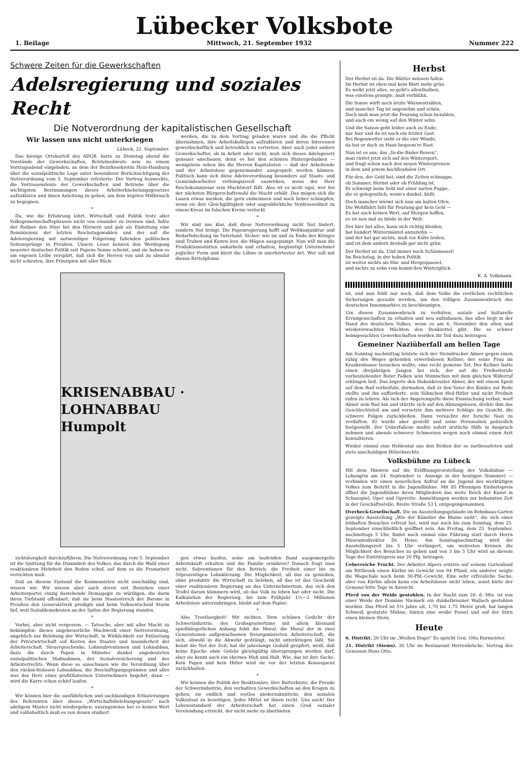Lübecker Volksbote
1. Beilage Mittwoch, 21. September 1932 Nummer 222
Schwere Zeiten für die Gewerkschaften
Adelsregierung und soziales Recht
Die Notverordnung der kapitalistischen Gesellschaft
Wir lassen uns nicht unterkriegen
Lübeck, 21. September.
Das hiesige Ortskartell des ADGB. hatte zu Dienstag abend die Vorstände der Gewerkschaften, Betriebsobleute usw. zu einem Vortragsabend eingeladen, an dem der Bezirkssekretär Hein-Hamburg über die sozialpolitische Lage unter besonderer Berücksichtigung der Notverordnung vom 5. September referierte: Der Vortrag bezweckte, die Vertrauensleute der Gewerkschaften und Betriebe über die wichtigsten Bestimmungen dieses Arbeiterknebelungsgesetzes aufzuklären und ihnen Anleitung zu geben, um dem ärgsten Mißbrauch zu begegnen.
*
Da, wie die Erfahrung lehrt, Wirtschaft und Politik trotz aller Volksgemeinschaftsphrasen nicht von einander zu trennen sind, faßte der Redner den Stier bei den Hörnern und gab als Einleitung eine Reminiszenz der letzten Reichstagswahlen und der auf die Adelsregierung mit notwendiger Folgerung fußenden politischen Seitensprünge in Preußen. Unsere Leser kennen den Werdegang neuester deutscher Politik seit Papens Sonne scheint, und sie haben es am eigenen Leibe verspürt, daß sich die Herren von und zu absolut nicht scheuten, ihre Prinzipien mit aller Rück-
werden, die zu dem Vortrag geladen waren und die die Pflicht übernahmen, ihre Arbeitskollegen aufzuklären und deren Interessen gewerkschaftlich und betrieblich zu vertreten. Aber auch jeder andere Gewerkschafter, ob in Arbeit oder nicht, muß sich dieses Adelsgesetz genauer anschauen, denn es hat den schönen Hintergedanken — wenigstens sehen ihn die Herren Kapitalisten — daß der Arbeitende und der Arbeitslose gegeneinander ausgespielt werden können. Politisch kann sich diese Adelsverordnung besonders auf Staats- und Gemeindearbeiter verhängnisvoll auswirken, wenn der Herr Reichskommissar sein Machtwort fällt. Also ist es nicht egal, wer bei der nächsten Bürgerschaftswahl die Macht erhält. Das mögen sich die Lauen etwas merken, die gern einheimsen und noch lieber schimpfen, wenn sie ihre Gleichgültigkeit oder augenblickliche Verdrossenheit zu einem Kreuz im falschen Kreise verlockt.
*
Wir sind uns klar, daß diese Notverordnung nicht Not lindert, sondern Not bringt. Die Papenregierung hofft auf Weltkonjunktur und Bedarfsdeckung im Vaterland. Sicher: wie im und zu Ende des Krieges sind Truhen und Kisten leer, die Mägen ausgepumpt. Nun will man die Produktionsstätten ankurbeln und erhalten, begünstigt Unternehmer jeglicher Form und kürzt die Löhne in unerhörtester Art. Wer soll mit diesen Bettelpfenni-
KRISENABBAU · LOHNABBAU
Humpolt
sichtslosigkeit durchzuführen. Die Notverordnung vom 5. September ist die Quittung für die Dummheit des Volkes, das durch die Wahl einer reaktionären Mehrheit den Boden schuf, auf dem es die Fronarbeit verrichten muß.
Daß an diesem Zustand die Kommunisten nicht unschuldig sind, wissen wir. Wir wissen aber auch deren seit Bestehen einer Arbeiterpartei einzig dastehende Demagogie zu würdigen, die darin ihren Tiefstand offenbart, daß sie beim Staatsstreich der Barone in Preußen den Generalstreik predigte und beim Volksentscheid Sturm lief, weil Sozialdemokraten an der Spitze der Regierung standen.
*
Vorbei, aber nicht vergessen. — Tatsache, aber mit aller Macht zu bekämpfen: dieses ungeheuerliche Machwerk einer Notverordnung, angeblich zur Belebung der Wirtschaft, in Wirklichkeit zur Entlastung der Privatwirtschaft auf Kosten des Staates und insonderheit der Arbeiterschaft. Steuergeschenke, Lohnsubventionen und Lohnabbau, dazu die durch Papen in Münster dunkel angedeuteten sozialpolitischen Maßnahmen, der Sozialversicherung und des Arbeiterrechts. Wenn diese so ausschauen wie die Verordnung über den rücksichtslosen Lohnabbau, die Beschäftigungsprämien und alles was das Herz eines profitlüsternen Unternehmers begehrt, dann — wird die Karre schon schief laufen.
*
Wir können hier die ausführlichen und sachkundigen Erläuterungen des Referenten über dieses „Wirtschaftsbelebungsgesetz“ nach adeligem Muster nicht wiedergeben; auszugsweise hat es keinen Wert und vollinhaltlich muß es von denen studiert
gen etwas kaufen, seine am laufenden Band ausgemergelte Arbeitskraft erhalten und die Familie ernähren? Danach fragt man nicht. Subventionen für den Betrieb, die Freiheit einer bis zu 50prozentigen Lohnkürzung. Die Möglichkeit, all das zu genießen, ohne produktiv die Wirtschaft zu beleben, all das ist das Geschenk einer reaktionären Regierung an das Unternehmertum, das sich den Teufel darum kümmern wird, ob das Volk zu leben hat oder nicht. Die Kalkulation der Regierung, bis zum Frühjahr 1½—2 Millionen Arbeitslose unterzubringen, bleibt auf dem Papier.
*
Also Trostlosigkeit! Mit nichten. Dem schönen Gedicht der Schwerindustrie, des Großagrariertums mit allem kleinund spießbürgerlichen Anhang fehlt die Moral: die Moral der in zwei Generationen aufgewachsenen freiorganisierten Arbeiterschaft, die sich, obwohl in die Abwehr gedrängt, nicht unterkriegen läßt. Sie kennt die Not der Zeit, hat ihr jahrelange Geduld geopfert, weiß, daß keine Epoche ohne Gefahr gleichgültig übersprungen werden darf, aber sie kennt auch ein ehernes Muß und Halt. Wie, das ist ihre Sache. Kein Papen und kein Hitler wird sie vor der letzten Konsequenz zurückhalten.
*
Wir kennen die Politik der Reaktionäre, ihre Butterbrote, die Freude der Schwerindustrie, den verhaßten Gewerkschaften an den Kragen zu gehen, sie endlich und restlos niederzuknütteln, den sozialen Volksstaat zu beseitigen. Jedes Mittel ist ihnen recht. Uns auch! Der Lebensstandard der Arbeiterschaft hat einen Grad sozialer Verelendung erreicht, der nicht mehr zu überbieten
Herbst
Der Herbst ist da. Die Blätter müssen fallen.
Im Herbst ist eben mal kein Blatt mehr grün.
Es welkt jetzt alles, so geht's allenthalben,
was einstens prangte, muß verblühn.
Die Sonne wirft noch letzte Wärmestrahlen,
und mancher Tag ist angenehm und schön.
Doch muß man jetzt die Feurung schon bezahlen,
und auch ein wenig auf den Winter sehn.
Und die Saison geht leider auch zu Ende;
nur hier und da ist noch ein letzter Gast.
Bei Regenwetter sieht er die vier Wände,
da hat er doch zu Haus bequem're Rast.
Nun ist es aus, das „In-die-Bäder-Reisen“,
man rüstet jetzt sich auf den Wintersport,
und fragt schon nach den neuen Winterpreisen
in dem und jenem hochfeudalen Ort.
Für den, der Geld hat, sind die Zeiten schnuppe,
ob Sommer, Herbst oder ob Frühling ist.
Er schwelgt beim Sekt mit einer zarten Puppe,
die er gelegentlich, wenn's dunkel, küßt.
Doch mancher wärmt sich nun am kalten Ofen.
Die Wohlfahrt läßt für Feurung gar kein Geld —
Es hat auch keinen Wert, auf Morgen hoffen,
es ist nun mal zu blöde in der Welt:
Der hier hat alles, kann sich richtig kleiden,
hat hundert Wintermäntel anzuziehn —
und der hat gar nichts, muß vor Kälte leiden,
und ist dem andern deshalb gar nicht grün.
Der Herbst ist da. Und immer noch Schlamassel!
Im Reichstag, in der hohen Politik
ist weiter nichts als Hin- und Hergequassel,
und nichts zu sehn vom komm'den Winterglück.
K. A. Volkmann.
ist, und nun fehlt nur noch, daß dem Volke die restlichen rechtlichen Sicherungen geraubt werden, um den völligen Zusammenbruch des deutschen Innenmarktes zu beschleunigen.
Um diesen Zusammenbruch zu verhüten, soziale und kulturelle Errungenschaften zu erhalten und neu aufzubauen, das alles liegt in der Hand des deutschen Volkes, wenn es am 6. November den alten und wiedererwachten Mächten den Denkzettel gibt. Die so schwer heimgesuchten Gewerkschaften werden ihr Teil dazu beitragen.
Gemeiner Naziüberfall am hellen Tage
Am Sonntag nachmittag leistete sich der Steindrucker Abner gegen einen ruhig des Weges gehenden erwerbslosen Kellner, der seine Frau im Krankenhause besuchen wollte, eine recht gemeine Tat. Der Kellner hatte einen dreijährigen Jungen bei sich, der auf die Freiheitsrufe vorbeiziehender Roter Falken sein Stimmchen mit dem gleichen Widerruf erklingen ließ. Das ärgerte den Hakenkreuzler Abner, der mit einem Spezi auf dem Rad vorbeifuhr, dermaßen, daß er den Vater des Kindes zur Rede stellte und ihn aufforderte, sein Söhnchen Heil-Hitler und nicht Freiheit rufen zu lehren. Als sich der Angerempelte diese Einmischung verbat, warf Abner sein Rad hin und stürzte sich auf den Ahnungslosen, drehte ihm das Geschlechtsteil um und versetzte ihm mehrere Schläge ins Gesicht, die schwere Folgen zurückließen. Dann versuchte der forsche Nazi zu verduften. Er wurde aber gestellt und seine Personalien polizeilich festgestellt. Der Ueberfallene mußte sofort ärztliche Hilfe in Anspruch nehmen und abends schwerer Schmerzen wegen noch einmal einen Arzt konsultieren.
Wieder einmal eine Heldentat aus den Reihen der so zartbesaiteten und stets unschuldigen Hitlerknechte.
Volksbühne zu Lübeck
Mit dem Hinweis auf die Eröffnungsvorstellung der Volksbühne — Lohengrin am 24. September (s. Anzeige in der heutigen Nummer) — verbinden wir einen neuerlichen Aufruf an die Jugend des werktätigen Volkes zum Beitritt in die Jugendbühne. Mit 85 Pfennigen Einheitspreis öffnet die Jugendbühne ihren Mitgliedern das weite Reich der Kunst in Schauspiel, Oper und Operette. Anmeldungen werden zur bekannten Zeit in der Geschäftsstelle, Breite Straße 53 I, entgegengenommen.
Overbeck-Gesellschaft. Die im Ausstellungsgebäude im Behnhaus-Garten gezeigte Ausstellung „Wie der Künstler die Blume sieht“, die sich eines lebhaften Besuches erfreut hat, wird nur noch bis zum Sonntag, dem 25. September einschließlich geöffnet sein. Am Freitag, dem 23. September, nachmittags 5 Uhr, findet noch einmal eine Führung statt durch Herrn Museumsdirektor Dr. Heise. Am Sonntagnachmittag wird die Ausstellungszeit bis 5 Uhr verlängert, um weitesten Kreisen die Möglichkeit des Besuches zu geben und von 3 bis 5 Uhr wird an diesem Tage der Eintrittspreis nur 20 Pfg. betragen.
Ueberreiche Frucht. Der Arbeiter Alpers erntete auf seinem Gartenland am Rittbrook einen Kürbis im Gewicht von 94 Pfund, ein anderer neigte die Wagschale noch beim 50-Pfd.-Gewicht. Eine sehr erfreuliche Sache, aber von Kürbis allein kann ein Arbeitsloser nicht leben, sonst hätte der Genosse fette Tage in Aussicht.
Pferd von der Weide gestohlen. In der Nacht zum 20. d. Mts. ist von einer Weide der Domäne Niemark ein dunkelbrauner Wallach gestohlen worden. Das Pferd ist 5¼ Jahre alt, 1,70 bis 1,75 Meter groß, hat langen Schweif, gestutzte Mähne, hinten eine weiße Fessel und auf der Stirn einen kleinen Stern.
Heute
6. Distrikt. 20 Uhr im „Weißen Engel“ Es spricht Gen. Otto Burmeister.
21. Distrikt (Siems). 20 Uhr im Restaurant Herrenbrücke. Vortrag des Genossen Hans Otto.